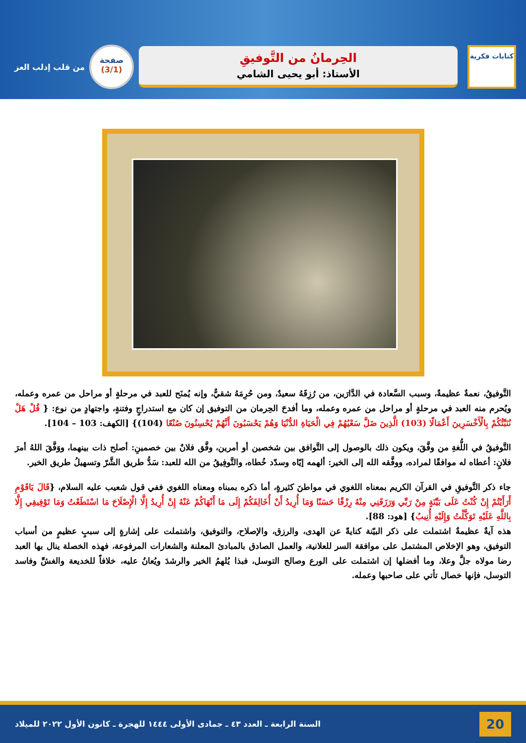كتابات فكرية
الحِرمانُ من التَّوفيقِ
الأستاذ: أبو يحيى الشامي
صفحة
(3/1)
من قلب إدلب العز
التَّوفيقُ، نعمةٌ عظيمةٌ، وسبب السَّعادة في الدَّارَين، من رُزِقَهُ سعيدٌ، ومن حُرِمَهُ شقيٌّ، وإنه يُمنَح للعبد في مرحلةٍ أو مراحل من عمره وعمله، ويُحرم منه العبد في مرحلةٍ أو مراحل من عمره وعمله، وما أفدحَ الحِرمان من التوفيق إن كان مع استدراجٍ وفتنةٍ، واجتهادٍ من نوع: { قُلْ هَلْ نُنَبِّئُكُمْ بِالْأَخْسَرِينَ أَعْمَالًا (103) الَّذِينَ ضَلَّ سَعْيُهُمْ فِي الْحَيَاةِ الدُّنْيَا وَهُمْ يَحْسَبُونَ أَنَّهُمْ يُحْسِنُونَ صُنْعًا (104)} [الكهف: 103 – 104].
التَّوفيقُ في اللُّغةِ من وفَّقَ، ويكون ذلك بالوصول إلى التَّوافق بين شخصين أو أمرين، وفَّق فلانٌ بين خصمينِ: أصلح ذات بينهما، ووَفَّقَ اللهُ أمرَ فلانٍ: أعطاه له موافقًا لمراده، ووفَّقه الله إلى الخير: ألهمه إيّاه وسدّد خُطاه، والتَّوفِيقُ من الله للعبد: سَدُّ طريق الشَّرّ وتسهيلُ طريق الخير.
جاء ذكر التَّوفيقِ في القرآن الكريم بمعناه اللغوي في مواطنَ كثيرةٍ، أما ذكره بمبناه ومعناه اللغوي ففي قول شعيب عليه السلام، {قَالَ يَاقَوْمِ أَرَأَيْتُمْ إِنْ كُنْتُ عَلَى بَيِّنَةٍ مِنْ رَبِّي وَرَزَقَنِي مِنْهُ رِزْقًا حَسَنًا وَمَا أُرِيدُ أَنْ أُخَالِفَكُمْ إِلَى مَا أَنْهَاكُمْ عَنْهُ إِنْ أُرِيدُ إِلَّا الْإِصْلَاحَ مَا اسْتَطَعْتُ وَمَا تَوْفِيقِي إِلَّا بِاللَّهِ عَلَيْهِ تَوَكَّلْتُ وَإِلَيْهِ أُنِيبُ} [هود: 88].
هذه آيةٌ عظيمةٌ اشتملت على ذكر البيّنة كنايةً عن الهدى، والرزق، والإصلاح، والتوفيق، واشتملت على إشارةٍ إلى سببٍ عظيمٍ من أسباب التوفيق، وهو الإخلاص المشتمل على موافقة السر للعلانية، والعمل الصادق بالمبادئ المعلنة والشعارات المرفوعة، فهذه الخصلة ينال بها العبد رضا مولاه جلَّ وعلا، وما أفضلها إن اشتملت على الورع وصالح التوسل، فبذا يُلهمُ الخير والرشدَ ويُعانُ عليه، خلافاً للخديعة والغشِّ وفاسد التوسل، فإنها خصال تأتي على صاحبها وعمله.
20 السنة الرابعة ـ العدد ٤٣ ـ جمادى الأولى ١٤٤٤ للهجرة ـ كانون الأول ٢٠٢٢ للميلاد